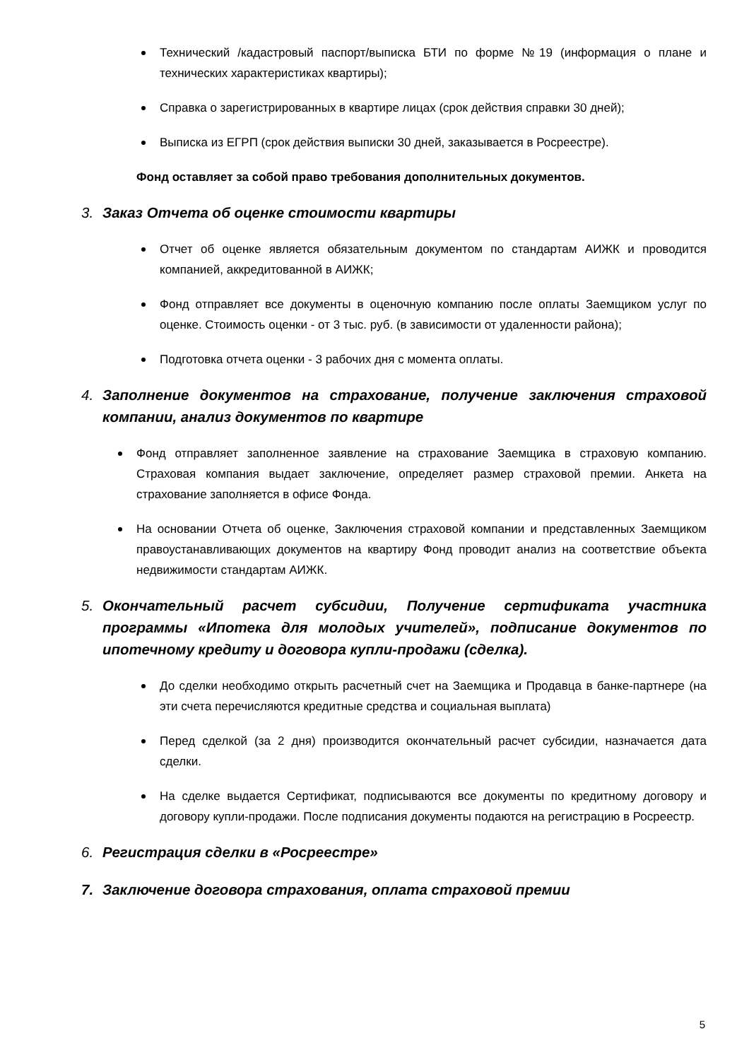Технический /кадастровый паспорт/выписка БТИ по форме №19 (информация о плане и технических характеристиках квартиры);
Справка о зарегистрированных в квартире лицах (срок действия справки 30 дней);
Выписка из ЕГРП (срок действия выписки 30 дней, заказывается в Росреестре).
Фонд оставляет за собой право требования дополнительных документов.
3. Заказ Отчета об оценке стоимости квартиры
Отчет об оценке является обязательным документом по стандартам АИЖК и проводится компанией, аккредитованной в АИЖК;
Фонд отправляет все документы в оценочную компанию после оплаты Заемщиком услуг по оценке. Стоимость оценки - от 3 тыс. руб. (в зависимости от удаленности района);
Подготовка отчета оценки - 3 рабочих дня с момента оплаты.
4. Заполнение документов на страхование, получение заключения страховой компании, анализ документов по квартире
Фонд отправляет заполненное заявление на страхование Заемщика в страховую компанию. Страховая компания выдает заключение, определяет размер страховой премии. Анкета на страхование заполняется в офисе Фонда.
На основании Отчета об оценке, Заключения страховой компании и представленных Заемщиком правоустанавливающих документов на квартиру Фонд проводит анализ на соответствие объекта недвижимости стандартам АИЖК.
5. Окончательный расчет субсидии, Получение сертификата участника программы «Ипотека для молодых учителей», подписание документов по ипотечному кредиту и договора купли-продажи (сделка).
До сделки необходимо открыть расчетный счет на Заемщика и Продавца в банке-партнере (на эти счета перечисляются кредитные средства и социальная выплата)
Перед сделкой (за 2 дня) производится окончательный расчет субсидии, назначается дата сделки.
На сделке выдается Сертификат, подписываются все документы по кредитному договору и договору купли-продажи. После подписания документы подаются на регистрацию в Росреестр.
6. Регистрация сделки в «Росреестре»
7. Заключение договора страхования, оплата страховой премии
5